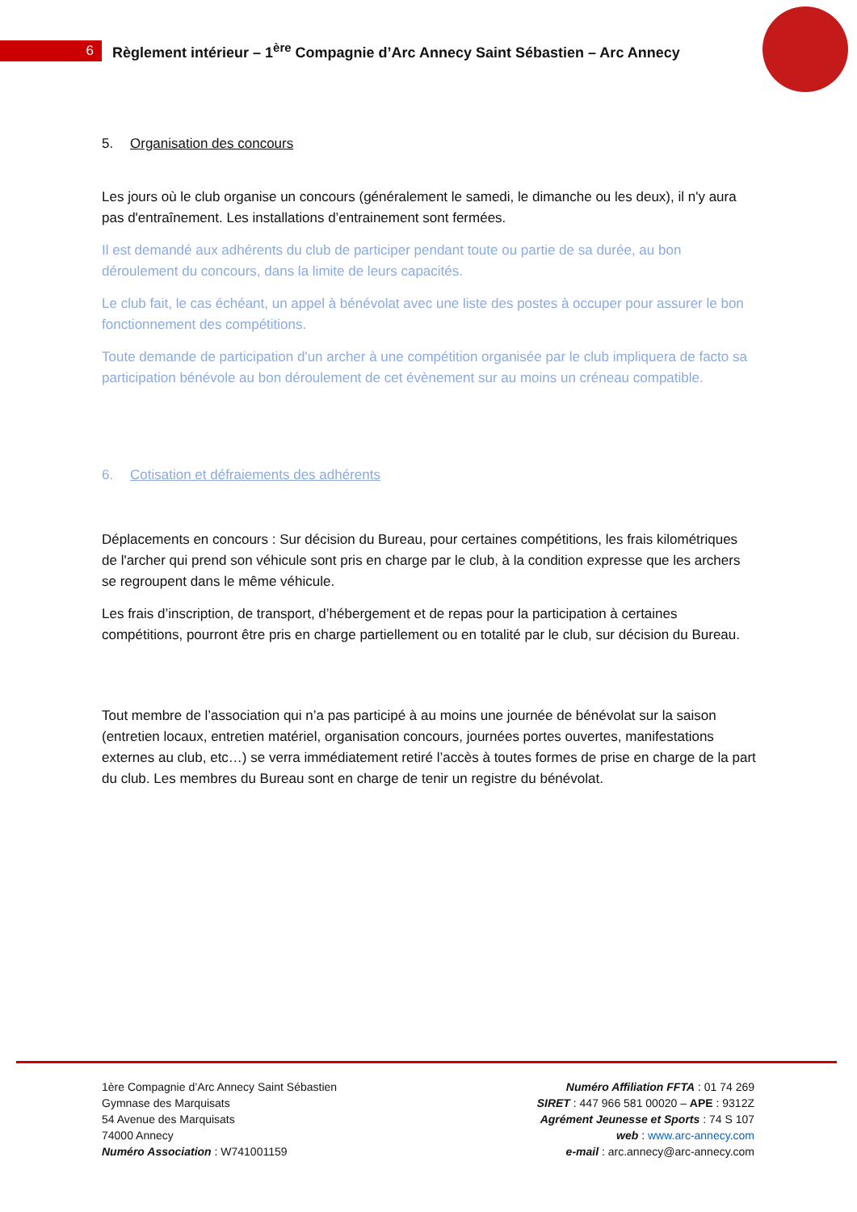6
Règlement intérieur – 1<sup>ère</sup> Compagnie d’Arc Annecy Saint Sébastien – Arc Annecy
5. Organisation des concours
Les jours où le club organise un concours (généralement le samedi, le dimanche ou les deux), il n'y aura pas d'entraînement. Les installations d’entrainement sont fermées.
Il est demandé aux adhérents du club de participer pendant toute ou partie de sa durée, au bon déroulement du concours, dans la limite de leurs capacités.
Le club fait, le cas échéant, un appel à bénévolat avec une liste des postes à occuper pour assurer le bon fonctionnement des compétitions.
Toute demande de participation d'un archer à une compétition organisée par le club impliquera de facto sa participation bénévole au bon déroulement de cet évènement sur au moins un créneau compatible.
6. Cotisation et défraiements des adhérents
Déplacements en concours : Sur décision du Bureau, pour certaines compétitions, les frais kilométriques de l'archer qui prend son véhicule sont pris en charge par le club, à la condition expresse que les archers se regroupent dans le même véhicule.
Les frais d’inscription, de transport, d’hébergement et de repas pour la participation à certaines compétitions, pourront être pris en charge partiellement ou en totalité par le club, sur décision du Bureau.
Tout membre de l’association qui n’a pas participé à au moins une journée de bénévolat sur la saison (entretien locaux, entretien matériel, organisation concours, journées portes ouvertes, manifestations externes au club, etc…) se verra immédiatement retiré l’accès à toutes formes de prise en charge de la part du club. Les membres du Bureau sont en charge de tenir un registre du bénévolat.
1ère Compagnie d’Arc Annecy Saint Sébastien
Gymnase des Marquisats
54 Avenue des Marquisats
74000 Annecy
Numéro Association : W741001159
Numéro Affiliation FFTA : 01 74 269
SIRET : 447 966 581 00020 – APE : 9312Z
Agrément Jeunesse et Sports : 74 S 107
web : www.arc-annecy.com
e-mail : arc.annecy@arc-annecy.com